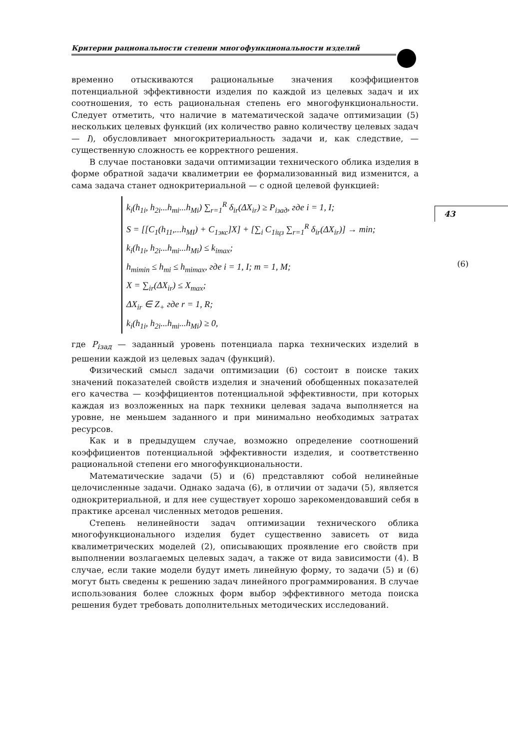Критерии рациональности степени многофункциональности изделий
43
временно отыскиваются рациональные значения коэффициентов потенциальной эффективности изделия по каждой из целевых задач и их соотношения, то есть рациональная степень его многофункциональности. Следует отметить, что наличие в математической задаче оптимизации (5) нескольких целевых функций (их количество равно количеству целевых задач — I), обусловливает многокритериальность задачи и, как следствие, — существенную сложность ее корректного решения.
В случае постановки задачи оптимизации технического облика изделия в форме обратной задачи квалиметрии ее формализованный вид изменится, а сама задача станет однокритериальной — с одной целевой функцией:
k<sub>i</sub>(h<sub>1i</sub>, h<sub>2i</sub>...h<sub>mi</sub>...h<sub>Mi</sub>) ∑<sub>r=1</sub><sup>R</sup> δ<sub>ir</sub>(ΔX<sub>ir</sub>) ≥ P<sub>iзад</sub>, где i = 1, I;
S = [[C<sub>1</sub>(h<sub>11</sub>,...h<sub>MI</sub>) + C<sub>1экс</sub>]X] + [∑<sub>i</sub> C<sub>1iцз</sub> ∑<sub>r=1</sub><sup>R</sup> δ<sub>ir</sub>(ΔX<sub>ir</sub>)] → min;
k<sub>i</sub>(h<sub>1i</sub>, h<sub>2i</sub>...h<sub>mi</sub>...h<sub>Mi</sub>) ≤ k<sub>imax</sub>;
h<sub>mimin</sub> ≤ h<sub>mi</sub> ≤ h<sub>mimax</sub>, где i = 1, I; m = 1, M;
X = ∑<sub>ir</sub>(ΔX<sub>ir</sub>) ≤ X<sub>max</sub>;
ΔX<sub>ir</sub> ∈ Z<sub>+</sub> где r = 1, R;
k<sub>i</sub>(h<sub>1i</sub>, h<sub>2i</sub>...h<sub>mi</sub>...h<sub>Mi</sub>) ≥ 0,
(6)
где P<sub>iзад</sub> — заданный уровень потенциала парка технических изделий в решении каждой из целевых задач (функций).
Физический смысл задачи оптимизации (6) состоит в поиске таких значений показателей свойств изделия и значений обобщенных показателей его качества — коэффициентов потенциальной эффективности, при которых каждая из возложенных на парк техники целевая задача выполняется на уровне, не меньшем заданного и при минимально необходимых затратах ресурсов.
Как и в предыдущем случае, возможно определение соотношений коэффициентов потенциальной эффективности изделия, и соответственно рациональной степени его многофункциональности.
Математические задачи (5) и (6) представляют собой нелинейные целочисленные задачи. Однако задача (6), в отличии от задачи (5), является однокритериальной, и для нее существует хорошо зарекомендовавший себя в практике арсенал численных методов решения.
Степень нелинейности задач оптимизации технического облика многофункционального изделия будет существенно зависеть от вида квалиметрических моделей (2), описывающих проявление его свойств при выполнении возлагаемых целевых задач, а также от вида зависимости (4). В случае, если такие модели будут иметь линейную форму, то задачи (5) и (6) могут быть сведены к решению задач линейного программирования. В случае использования более сложных форм выбор эффективного метода поиска решения будет требовать дополнительных методических исследований.